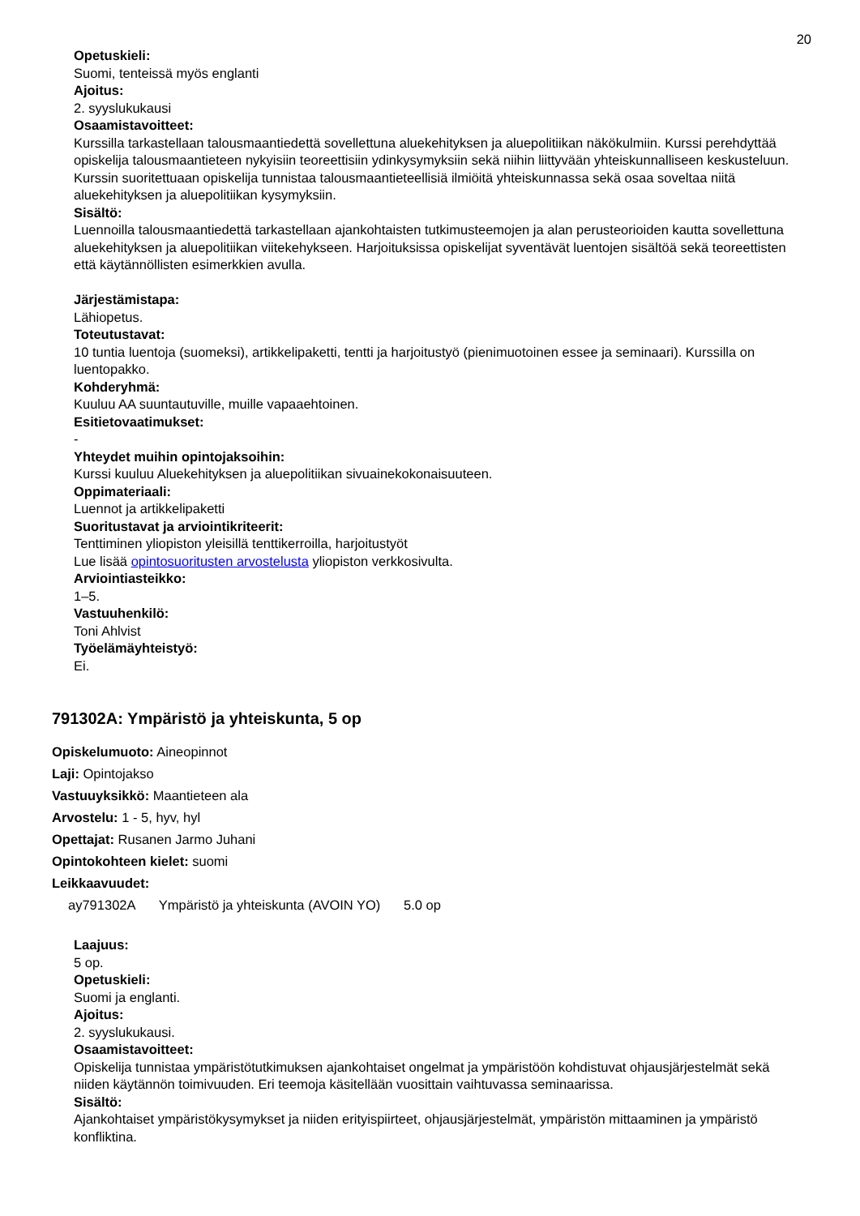20
Opetuskieli:
Suomi, tenteissä myös englanti
Ajoitus:
2. syyslukukausi
Osaamistavoitteet:
Kurssilla tarkastellaan talousmaantiedettä sovellettuna aluekehityksen ja aluepolitiikan näkökulmiin. Kurssi perehdyttää opiskelija talousmaantieteen nykyisiin teoreettisiin ydinkysymyksiin sekä niihin liittyvään yhteiskunnalliseen keskusteluun. Kurssin suoritettuaan opiskelija tunnistaa talousmaantieteellisiä ilmiöitä yhteiskunnassa sekä osaa soveltaa niitä aluekehityksen ja aluepolitiikan kysymyksiin.
Sisältö:
Luennoilla talousmaantiedettä tarkastellaan ajankohtaisten tutkimusteemojen ja alan perusteorioiden kautta sovellettuna aluekehityksen ja aluepolitiikan viitekehykseen. Harjoituksissa opiskelijat syventävät luentojen sisältöä sekä teoreettisten että käytännöllisten esimerkkien avulla.
Järjestämistapa:
Lähiopetus.
Toteutustavat:
10 tuntia luentoja (suomeksi), artikkelipaketti, tentti ja harjoitustyö (pienimuotoinen essee ja seminaari). Kurssilla on luentopakko.
Kohderyhmä:
Kuuluu AA suuntautuville, muille vapaaehtoinen.
Esitietovaatimukset:
-
Yhteydet muihin opintojaksoihin:
Kurssi kuuluu Aluekehityksen ja aluepolitiikan sivuainekokonaisuuteen.
Oppimateriaali:
Luennot ja artikkelipaketti
Suoritustavat ja arviointikriteerit:
Tenttiminen yliopiston yleisillä tenttikerroilla, harjoitustyöt
Lue lisää opintosuoritusten arvostelusta yliopiston verkkosivulta.
Arviointiasteikko:
1–5.
Vastuuhenkilö:
Toni Ahlvist
Työelämäyhteistyö:
Ei.
791302A: Ympäristö ja yhteiskunta, 5 op
Opiskelumuoto: Aineopinnot
Laji: Opintojakso
Vastuuyksikkö: Maantieteen ala
Arvostelu: 1 - 5, hyv, hyl
Opettajat: Rusanen Jarmo Juhani
Opintokohteen kielet: suomi
Leikkaavuudet:
ay791302A Ympäristö ja yhteiskunta (AVOIN YO) 5.0 op
Laajuus:
5 op.
Opetuskieli:
Suomi ja englanti.
Ajoitus:
2. syyslukukausi.
Osaamistavoitteet:
Opiskelija tunnistaa ympäristötutkimuksen ajankohtaiset ongelmat ja ympäristöön kohdistuvat ohjausjärjestelmät sekä niiden käytännön toimivuuden. Eri teemoja käsitellään vuosittain vaihtuvassa seminaarissa.
Sisältö:
Ajankohtaiset ympäristökysymykset ja niiden erityispiirteet, ohjausjärjestelmät, ympäristön mittaaminen ja ympäristö konfliktina.